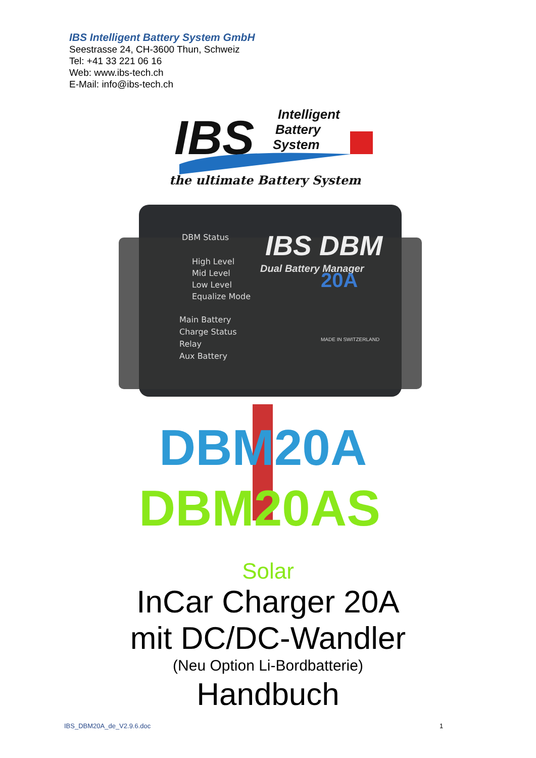IBS Intelligent Battery System GmbH
Seestrasse 24, CH-3600 Thun, Schweiz
Tel: +41 33 221 06 16
Web: www.ibs-tech.ch
E-Mail: info@ibs-tech.ch
IBS
Intelligent
Battery
System
the ultimate Battery System
DBM Status
High Level
Mid Level
Low Level
Equalize Mode
Main Battery
Charge Status
Relay
Aux Battery
IBS DBM
Dual Battery Manager
20A
MADE IN SWITZERLAND
DBM20A
DBM20AS
Solar
InCar Charger 20A
mit DC/DC-Wandler
(Neu Option Li-Bordbatterie)
Handbuch
IBS_DBM20A_de_V2.9.6.doc 1